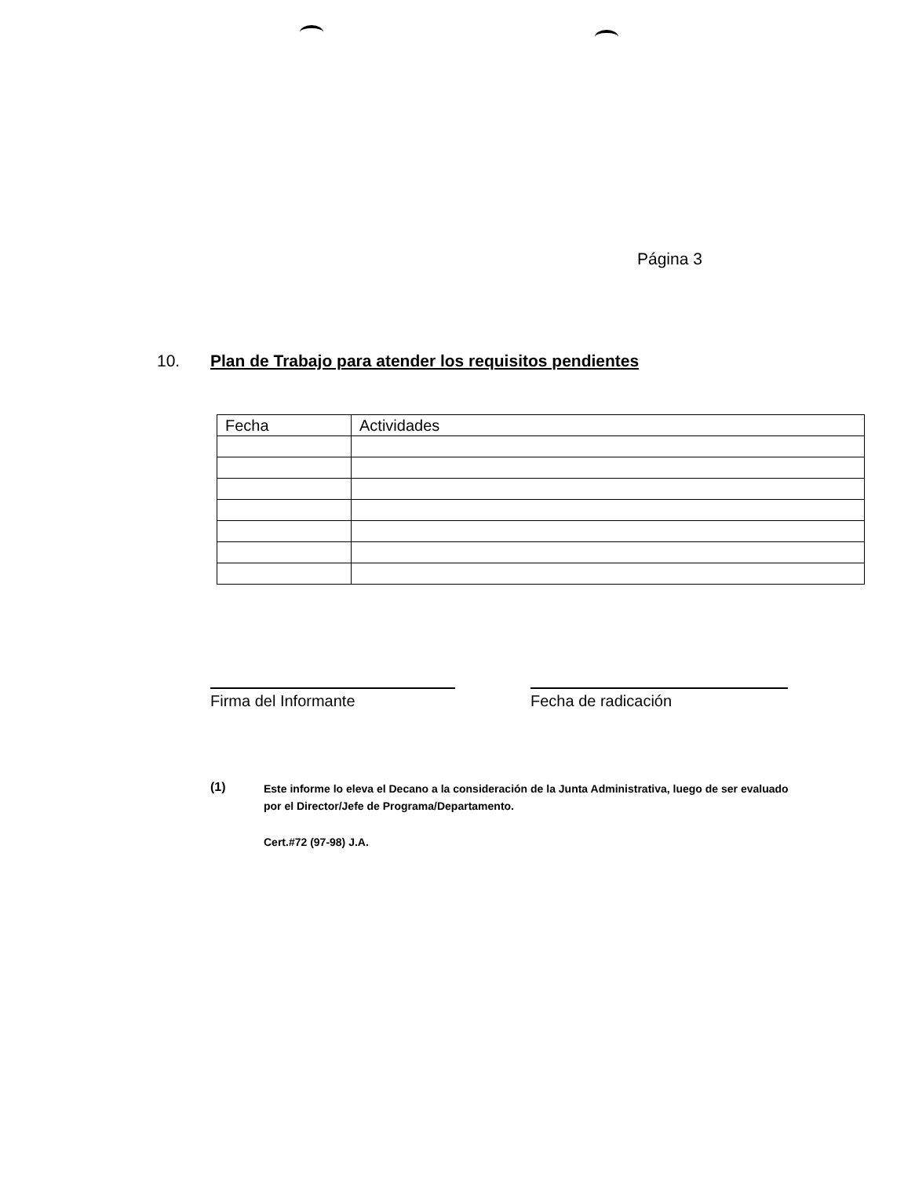Página 3
10. Plan de Trabajo para atender los requisitos pendientes
| Fecha | Actividades |
| --- | --- |
Firma del Informante Fecha de radicación
(1)
Este informe lo eleva el Decano a la consideración de la Junta Administrativa, luego de ser evaluado por el Director/Jefe de Programa/Departamento.
Cert.#72 (97-98) J.A.